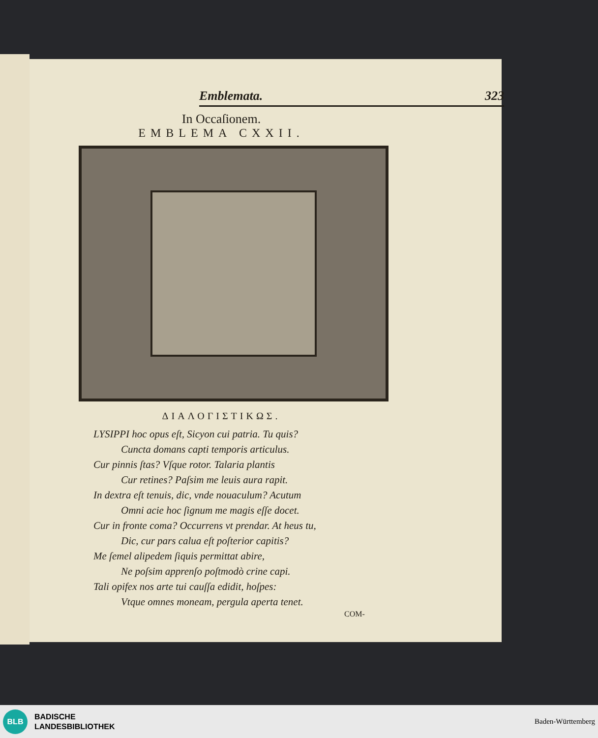Emblemata. 323
In Occaſionem.
EMBLEMA CXXII.
ΔΙΑΛΟΓΙΣΤΙΚΩΣ.
LYSIPPI hoc opus eſt, Sicyon cui patria. Tu quis?
Cuncta domans capti temporis articulus.
Cur pinnis ſtas? Vſque rotor. Talaria plantis
Cur retines? Paſsim me leuis aura rapit.
In dextra eſt tenuis, dic, vnde nouaculum? Acutum
Omni acie hoc ſignum me magis eſſe docet.
Cur in fronte coma? Occurrens vt prendar. At heus tu,
Dic, cur pars calua eſt poſterior capitis?
Me ſemel alipedem ſiquis permittat abire,
Ne poſsim apprenſo poſtmodò crine capi.
Tali opifex nos arte tui cauſſa edidit, hoſpes:
Vtque omnes moneam, pergula aperta tenet.
COM-
BLB
BADISCHE
LANDESBIBLIOTHEK
Baden-Württemberg